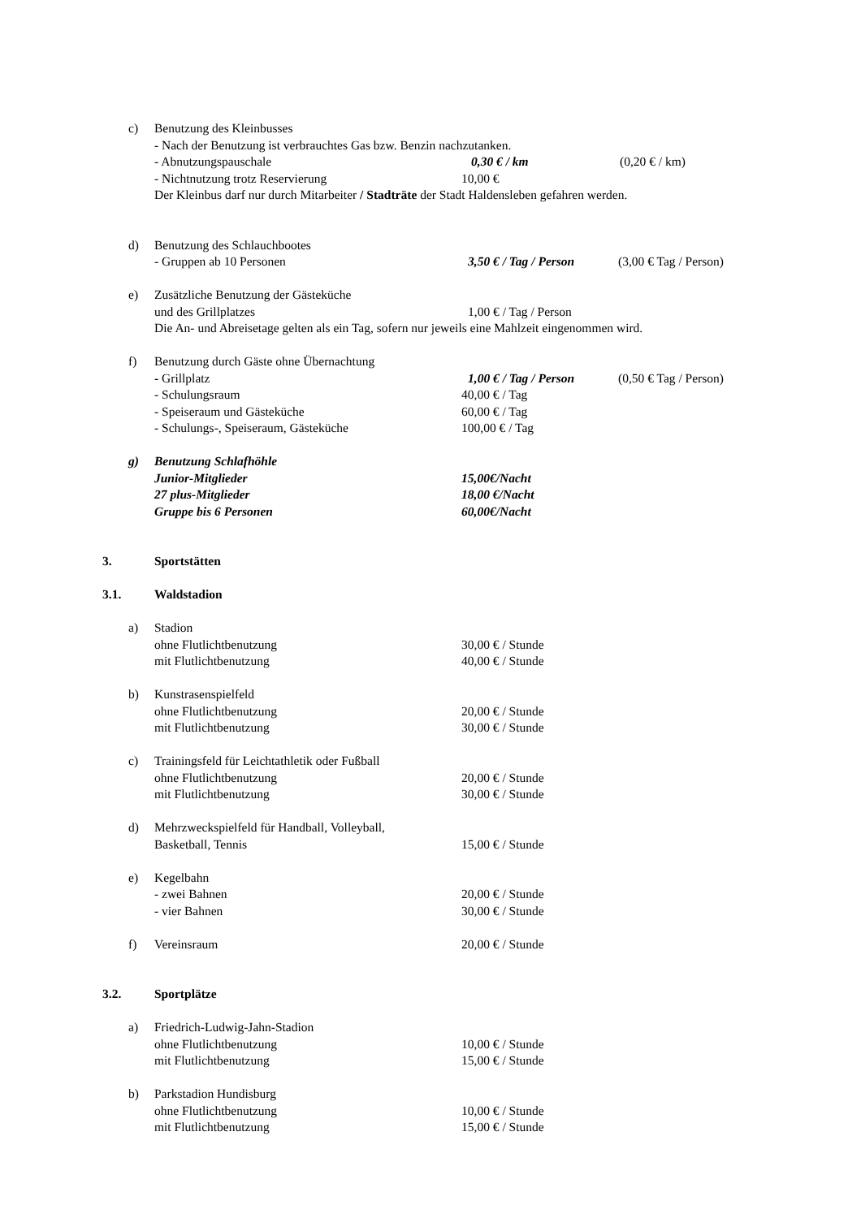c) Benutzung des Kleinbusses
- Nach der Benutzung ist verbrauchtes Gas bzw. Benzin nachzutanken.
- Abnutzungspauschale 0,30 € / km (0,20 € / km)
- Nichtnutzung trotz Reservierung 10,00 €
Der Kleinbus darf nur durch Mitarbeiter / Stadträte der Stadt Haldensleben gefahren werden.
d) Benutzung des Schlauchbootes
- Gruppen ab 10 Personen 3,50 € / Tag / Person (3,00 € Tag / Person)
e) Zusätzliche Benutzung der Gästeküche
und des Grillplatzes 1,00 € / Tag / Person
Die An- und Abreisetage gelten als ein Tag, sofern nur jeweils eine Mahlzeit eingenommen wird.
f) Benutzung durch Gäste ohne Übernachtung
- Grillplatz 1,00 € / Tag / Person (0,50 € Tag / Person)
- Schulungsraum 40,00 € / Tag
- Speiseraum und Gästeküche 60,00 € / Tag
- Schulungs-, Speiseraum, Gästeküche 100,00 € / Tag
g) Benutzung Schlafhöhle
Junior-Mitglieder 15,00€/Nacht
27 plus-Mitglieder 18,00 €/Nacht
Gruppe bis 6 Personen 60,00€/Nacht
3. Sportstätten
3.1. Waldstadion
a) Stadion
ohne Flutlichtbenutzung 30,00 € / Stunde
mit Flutlichtbenutzung 40,00 € / Stunde
b) Kunstrasenspielfeld
ohne Flutlichtbenutzung 20,00 € / Stunde
mit Flutlichtbenutzung 30,00 € / Stunde
c) Trainingsfeld für Leichtathletik oder Fußball
ohne Flutlichtbenutzung 20,00 € / Stunde
mit Flutlichtbenutzung 30,00 € / Stunde
d) Mehrzweckspielfeld für Handball, Volleyball,
Basketball, Tennis 15,00 € / Stunde
e) Kegelbahn
- zwei Bahnen 20,00 € / Stunde
- vier Bahnen 30,00 € / Stunde
f) Vereinsraum 20,00 € / Stunde
3.2. Sportplätze
a) Friedrich-Ludwig-Jahn-Stadion
ohne Flutlichtbenutzung 10,00 € / Stunde
mit Flutlichtbenutzung 15,00 € / Stunde
b) Parkstadion Hundisburg
ohne Flutlichtbenutzung 10,00 € / Stunde
mit Flutlichtbenutzung 15,00 € / Stunde